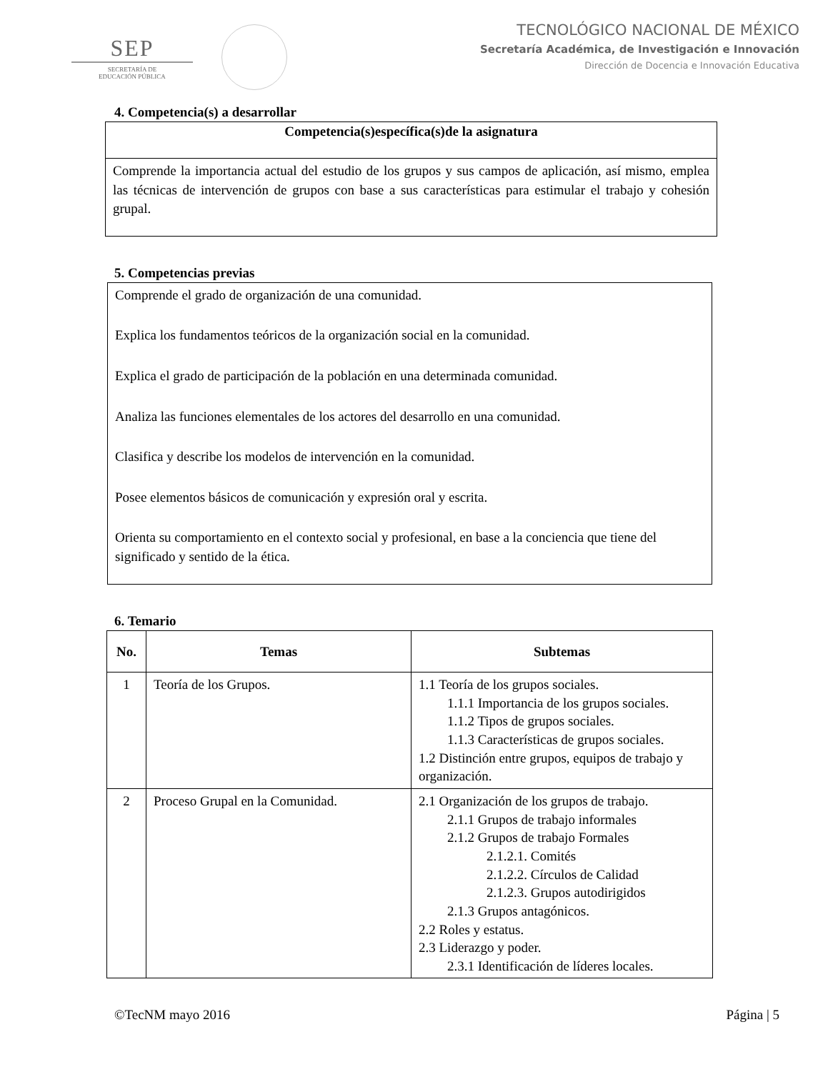SEP
SECRETARÍA DE
EDUCACIÓN PÚBLICA
TECNOLÓGICO NACIONAL DE MÉXICO
Secretaría Académica, de Investigación e Innovación
Dirección de Docencia e Innovación Educativa
4. Competencia(s) a desarrollar
Competencia(s)específica(s)de la asignatura
Comprende la importancia actual del estudio de los grupos y sus campos de aplicación, así mismo, emplea las técnicas de intervención de grupos con base a sus características para estimular el trabajo y cohesión grupal.
5. Competencias previas
Comprende el grado de organización de una comunidad.
Explica los fundamentos teóricos de la organización social en la comunidad.
Explica el grado de participación de la población en una determinada comunidad.
Analiza las funciones elementales de los actores del desarrollo en una comunidad.
Clasifica y describe los modelos de intervención en la comunidad.
Posee elementos básicos de comunicación y expresión oral y escrita.
Orienta su comportamiento en el contexto social y profesional, en base a la conciencia que tiene del significado y sentido de la ética.
6. Temario
| No. | Temas | Subtemas |
| --- | --- | --- |
| 1 | Teoría de los Grupos. | 1.1 Teoría de los grupos sociales. 1.1.1 Importancia de los grupos sociales. 1.1.2 Tipos de grupos sociales. 1.1.3 Características de grupos sociales. 1.2 Distinción entre grupos, equipos de trabajo y organización. |
| 2 | Proceso Grupal en la Comunidad. | 2.1 Organización de los grupos de trabajo. 2.1.1 Grupos de trabajo informales 2.1.2 Grupos de trabajo Formales 2.1.2.1. Comités 2.1.2.2. Círculos de Calidad 2.1.2.3. Grupos autodirigidos 2.1.3 Grupos antagónicos. 2.2 Roles y estatus. 2.3 Liderazgo y poder. 2.3.1 Identificación de líderes locales. |
©TecNM mayo 2016 Página | 5